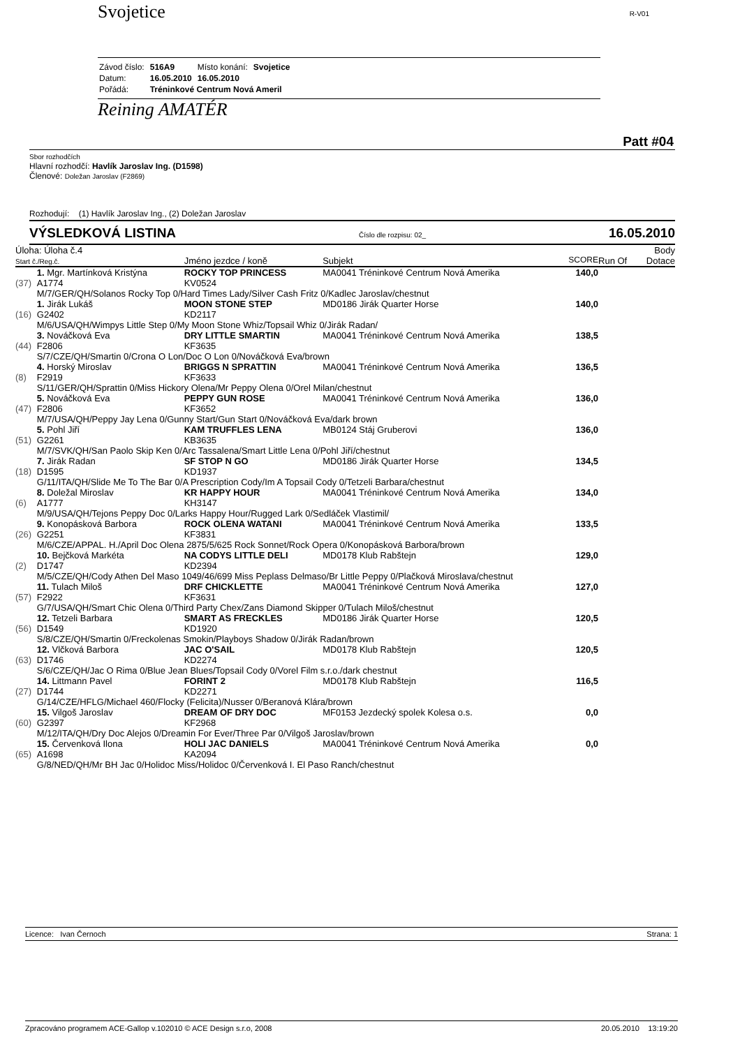Svojetice
R-V01
| Závod číslo: | 516A9 | Místo konání: | Svojetice |
| Datum: | 16.05.2010 | 16.05.2010 | |
| Pořádá: | Tréninkové Centrum Nová Ameril | | |
Reining AMATÉR
Patt #04
Sbor rozhodčích
Hlavní rozhodčí: Havlík Jaroslav Ing. (D1598)
Členové: Doležan Jaroslav (F2869)
Rozhodují: (1) Havlík Jaroslav Ing., (2) Doležan Jaroslav
VÝSLEDKOVÁ LISTINA Číslo dle rozpisu: 02_ 16.05.2010
| Úloha: Úloha č.4 Start č./Reg.č. | | Jméno jezdce / koně | Subjekt | SCORE | Run Of | Body Dotace |
| | 1. Mgr. Martínková Kristýna | ROCKY TOP PRINCESS | MA0041 Tréninkové Centrum Nová Amerika | 140,0 | | |
| (37) | A1774 | KV0524 | | | | |
| | M/7/GER/QH/Solanos Rocky Top 0/Hard Times Lady/Silver Cash Fritz 0/Kadlec Jaroslav/chestnut | | | | | |
| | 1. Jirák Lukáš | MOON STONE STEP | MD0186 Jirák Quarter Horse | 140,0 | | |
| (16) | G2402 | KD2117 | | | | |
| | M/6/USA/QH/Wimpys Little Step 0/My Moon Stone Whiz/Topsail Whiz 0/Jirák Radan/ | | | | | |
| | 3. Nováčková Eva | DRY LITTLE SMARTIN | MA0041 Tréninkové Centrum Nová Amerika | 138,5 | | |
| (44) | F2806 | KF3635 | | | | |
| | S/7/CZE/QH/Smartin 0/Crona O Lon/Doc O Lon 0/Nováčková Eva/brown | | | | | |
| | 4. Horský Miroslav | BRIGGS N SPRATTIN | MA0041 Tréninkové Centrum Nová Amerika | 136,5 | | |
| (8) | F2919 | KF3633 | | | | |
| | S/11/GER/QH/Sprattin 0/Miss Hickory Olena/Mr Peppy Olena 0/Orel Milan/chestnut | | | | | |
| | 5. Nováčková Eva | PEPPY GUN ROSE | MA0041 Tréninkové Centrum Nová Amerika | 136,0 | | |
| (47) | F2806 | KF3652 | | | | |
| | M/7/USA/QH/Peppy Jay Lena 0/Gunny Start/Gun Start 0/Nováčková Eva/dark brown | | | | | |
| | 5. Pohl Jiří | KAM TRUFFLES LENA | MB0124 Stáj Gruberovi | 136,0 | | |
| (51) | G2261 | KB3635 | | | | |
| | M/7/SVK/QH/San Paolo Skip Ken 0/Arc Tassalena/Smart Little Lena 0/Pohl Jiří/chestnut | | | | | |
| | 7. Jirák Radan | SF STOP N GO | MD0186 Jirák Quarter Horse | 134,5 | | |
| (18) | D1595 | KD1937 | | | | |
| | G/11/ITA/QH/Slide Me To The Bar 0/A Prescription Cody/Im A Topsail Cody 0/Tetzeli Barbara/chestnut | | | | | |
| | 8. Doležal Miroslav | KR HAPPY HOUR | MA0041 Tréninkové Centrum Nová Amerika | 134,0 | | |
| (6) | A1777 | KH3147 | | | | |
| | M/9/USA/QH/Tejons Peppy Doc 0/Larks Happy Hour/Rugged Lark 0/Sedláček Vlastimil/ | | | | | |
| | 9. Konopásková Barbora | ROCK OLENA WATANI | MA0041 Tréninkové Centrum Nová Amerika | 133,5 | | |
| (26) | G2251 | KF3831 | | | | |
| | M/6/CZE/APPAL. H./April Doc Olena 2875/5/625 Rock Sonnet/Rock Opera 0/Konopásková Barbora/brown | | | | | |
| | 10. Bejčková Markéta | NA CODYS LITTLE DELI | MD0178 Klub Rabštejn | 129,0 | | |
| (2) | D1747 | KD2394 | | | | |
| | M/5/CZE/QH/Cody Athen Del Maso 1049/46/699 Miss Peplass Delmaso/Br Little Peppy 0/Plačková Miroslava/chestnut | | | | | |
| | 11. Tulach Miloš | DRF CHICKLETTE | MA0041 Tréninkové Centrum Nová Amerika | 127,0 | | |
| (57) | F2922 | KF3631 | | | | |
| | G/7/USA/QH/Smart Chic Olena 0/Third Party Chex/Zans Diamond Skipper 0/Tulach Miloš/chestnut | | | | | |
| | 12. Tetzeli Barbara | SMART AS FRECKLES | MD0186 Jirák Quarter Horse | 120,5 | | |
| (56) | D1549 | KD1920 | | | | |
| | S/8/CZE/QH/Smartin 0/Freckolenas Smokin/Playboys Shadow 0/Jirák Radan/brown | | | | | |
| | 12. Vlčková Barbora | JAC O'SAIL | MD0178 Klub Rabštejn | 120,5 | | |
| (63) | D1746 | KD2274 | | | | |
| | S/6/CZE/QH/Jac O Rima 0/Blue Jean Blues/Topsail Cody 0/Vorel Film s.r.o./dark chestnut | | | | | |
| | 14. Littmann Pavel | FORINT 2 | MD0178 Klub Rabštejn | 116,5 | | |
| (27) | D1744 | KD2271 | | | | |
| | G/14/CZE/HFLG/Michael 460/Flocky (Felicita)/Nusser 0/Beranová Klára/brown | | | | | |
| | 15. Vilgoš Jaroslav | DREAM OF DRY DOC | MF0153 Jezdecký spolek Kolesa o.s. | 0,0 | | |
| (60) | G2397 | KF2968 | | | | |
| | M/12/ITA/QH/Dry Doc Alejos 0/Dreamin For Ever/Three Par 0/Vilgoš Jaroslav/brown | | | | | |
| | 15. Červenková Ilona | HOLI JAC DANIELS | MA0041 Tréninkové Centrum Nová Amerika | 0,0 | | |
| (65) | A1698 | KA2094 | | | | |
| | G/8/NED/QH/Mr BH Jac 0/Holidoc Miss/Holidoc 0/Červenková I. El Paso Ranch/chestnut | | | | | |
Licence: Ivan Černoch Strana: 1
Zpracováno programem ACE-Gallop v.102010 © ACE Design s.r.o, 2008 20.05.2010 13:19:20